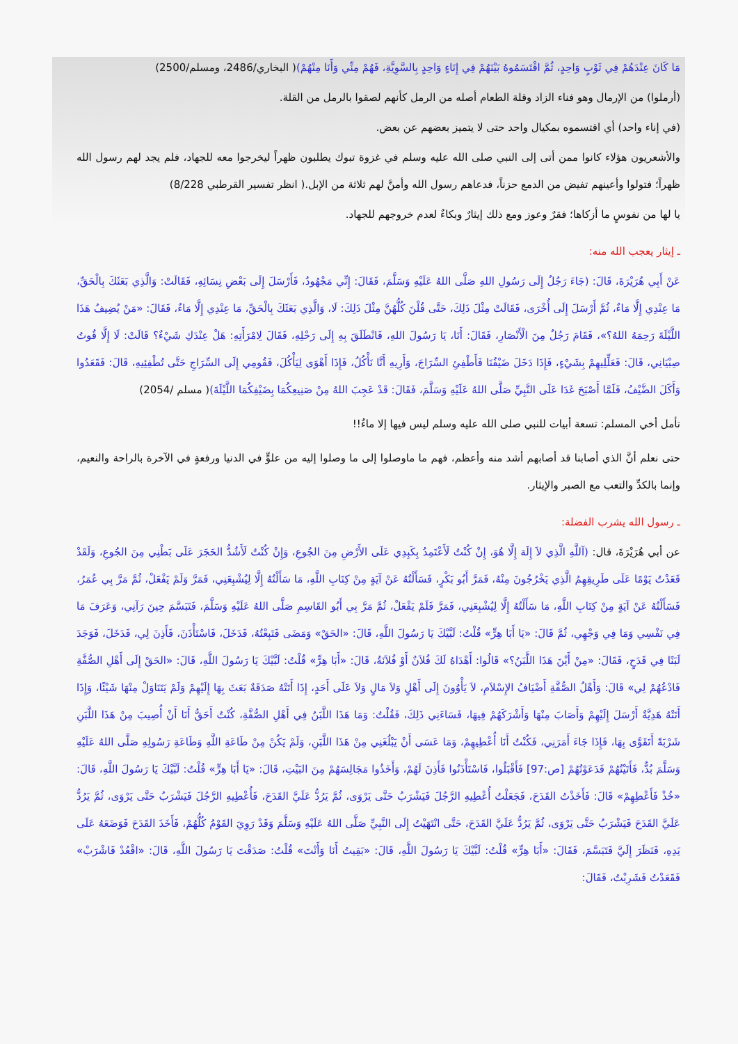مَا كَانَ عِنْدَهُمْ فِي ثَوْبٍ وَاحِدٍ، ثُمَّ اقْتَسَمُوهُ بَيْنَهُمْ فِي إِنَاءٍ وَاحِدٍ بِالسَّوِيَّةِ، فَهُمْ مِنِّي وَأَنَا مِنْهُمْ)( البخاري/2486، ومسلم/2500)
(أرملوا) من الإرمال وهو فناء الزاد وقلة الطعام أصله من الرمل كأنهم لصقوا بالرمل من القلة.
(في إناء واحد) أي اقتسموه بمكيال واحد حتى لا يتميز بعضهم عن بعض.
والأشعريون هؤلاء كانوا ممن أتى إلى النبي صلى الله عليه وسلم في غزوة تبوك يطلبون ظهراً ليخرجوا معه للجهاد، فلم يجد لهم رسول الله ظهراً؛ فتولوا وأعينهم تفيض من الدمع حزناً، فدعاهم رسول الله وأمنَّ لهم ثلاثة من الإبل.( انظر تفسير القرطبي 8/228)
يا لها من نفوسٍ ما أزكاها؛ فقرٌ وعوز ومع ذلك إيثارٌ وبكاءٌ لعدم خروجهم للجهاد.
ـ إيثار يعجب الله منه:
عَنْ أَبِي هُرَيْرَةَ، قَالَ: (جَاءَ رَجُلٌ إِلَى رَسُولِ اللهِ صَلَّى اللهُ عَلَيْهِ وَسَلَّمَ، فَقَالَ: إِنِّي مَجْهُودٌ، فَأَرْسَلَ إِلَى بَعْضِ نِسَائِهِ، فَقَالَتْ: وَالَّذِي بَعَثَكَ بِالْحَقِّ، مَا عِنْدِي إِلَّا مَاءٌ، ثُمَّ أَرْسَلَ إِلَى أُخْرَى، فَقَالَتْ مِثْلَ ذَلِكَ، حَتَّى قُلْنَ كُلُّهُنَّ مِثْلَ ذَلِكَ: لَا، وَالَّذِي بَعَثَكَ بِالْحَقِّ، مَا عِنْدِي إِلَّا مَاءٌ، فَقَالَ: «مَنْ يُضِيفُ هَذَا اللَّيْلَةَ رَحِمَهُ اللهُ؟»، فَقَامَ رَجُلٌ مِنَ الْأَنْصَارِ، فَقَالَ: أَنَا، يَا رَسُولَ اللهِ، فَانْطَلَقَ بِهِ إِلَى رَحْلِهِ، فَقَالَ لِامْرَأَتِهِ: هَلْ عِنْدَكِ شَيْءٌ؟ قَالَتْ: لَا إِلَّا قُوتُ صِبْيَانِي، قَالَ: فَعَلِّلِيهِمْ بِشَيْءٍ، فَإِذَا دَخَلَ ضَيْفُنَا فَأَطْفِئِ السِّرَاجَ، وَأَرِيهِ أَنَّا نَأْكُلُ، فَإِذَا أَهْوَى لِيَأْكُلَ، فَقُومِي إِلَى السِّرَاجِ حَتَّى تُطْفِئِيهِ، قَالَ: فَقَعَدُوا وَأَكَلَ الضَّيْفُ، فَلَمَّا أَصْبَحَ غَدَا عَلَى النَّبِيِّ صَلَّى اللهُ عَلَيْهِ وَسَلَّمَ، فَقَالَ: قَدْ عَجِبَ اللهُ مِنْ صَنِيعِكُمَا بِضَيْفِكُمَا اللَّيْلَةَ)( مسلم /2054)
تأمل أخي المسلم: تسعة أبيات للنبي صلى الله عليه وسلم ليس فيها إلا ماءٌ!!
حتى نعلم أنَّ الذي أصابنا قد أصابهم أشد منه وأعظم، فهم ما ماوصلوا إلى ما وصلوا إليه من علوٍّ في الدنيا ورفعةٍ في الآخرة بالراحة والنعيم، وإنما بالكدِّ والتعب مع الصبر والإيثار.
ـ رسول الله يشرب الفضلة:
عن أبي هُرَيْرَةَ، قال: (آللَّهِ الَّذِي لاَ إِلَهَ إِلَّا هُوَ، إِنْ كُنْتُ لَأَعْتَمِدُ بِكَبِدِي عَلَى الأَرْضِ مِنَ الجُوعِ، وَإِنْ كُنْتُ لَأَشُدُّ الحَجَرَ عَلَى بَطْنِي مِنَ الجُوعِ، وَلَقَدْ قَعَدْتُ يَوْمًا عَلَى طَرِيقِهِمُ الَّذِي يَخْرُجُونَ مِنْهُ، فَمَرَّ أَبُو بَكْرٍ، فَسَأَلْتُهُ عَنْ آيَةٍ مِنْ كِتَابِ اللَّهِ، مَا سَأَلْتُهُ إِلَّا لِيُشْبِعَنِي، فَمَرَّ وَلَمْ يَفْعَلْ، ثُمَّ مَرَّ بِي عُمَرُ، فَسَأَلْتُهُ عَنْ آيَةٍ مِنْ كِتَابِ اللَّهِ، مَا سَأَلْتُهُ إِلَّا لِيُشْبِعَنِي، فَمَرَّ فَلَمْ يَفْعَلْ، ثُمَّ مَرَّ بِي أَبُو القَاسِمِ صَلَّى اللهُ عَلَيْهِ وَسَلَّمَ، فَتَبَسَّمَ حِينَ رَآنِي، وَعَرَفَ مَا فِي نَفْسِي وَمَا فِي وَجْهِي، ثُمَّ قَالَ: «يَا أَبَا هِرٍّ» قُلْتُ: لَبَّيْكَ يَا رَسُولَ اللَّهِ، قَالَ: «الحَقْ» وَمَضَى فَتَبِعْتُهُ، فَدَخَلَ، فَاسْتَأْذَنَ، فَأَذِنَ لِي، فَدَخَلَ، فَوَجَدَ لَبَنًا فِي قَدَحٍ، فَقَالَ: «مِنْ أَيْنَ هَذَا اللَّبَنُ؟» قَالُوا: أَهْدَاهُ لَكَ فُلاَنٌ أَوْ فُلاَنَةُ، قَالَ: «أَبَا هِرٍّ» قُلْتُ: لَبَّيْكَ يَا رَسُولَ اللَّهِ، قَالَ: «الحَقْ إِلَى أَهْلِ الصُّفَّةِ فَادْعُهُمْ لِي» قَالَ: وَأَهْلُ الصُّفَّةِ أَضْيَافُ الإِسْلاَمِ، لاَ يَأْوُونَ إِلَى أَهْلٍ وَلاَ مَالٍ وَلاَ عَلَى أَحَدٍ، إِذَا أَتَتْهُ صَدَقَةٌ بَعَثَ بِهَا إِلَيْهِمْ وَلَمْ يَتَنَاوَلْ مِنْهَا شَيْئًا، وَإِذَا أَتَتْهُ هَدِيَّةٌ أَرْسَلَ إِلَيْهِمْ وَأَصَابَ مِنْهَا وَأَشْرَكَهُمْ فِيهَا، فَسَاءَنِي ذَلِكَ، فَقُلْتُ: وَمَا هَذَا اللَّبَنُ فِي أَهْلِ الصُّفَّةِ، كُنْتُ أَحَقُّ أَنَا أَنْ أُصِيبَ مِنْ هَذَا اللَّبَنِ شَرْبَةً أَتَقَوَّى بِهَا، فَإِذَا جَاءَ أَمَرَنِي، فَكُنْتُ أَنَا أُعْطِيهِمْ، وَمَا عَسَى أَنْ يَبْلُغَنِي مِنْ هَذَا اللَّبَنِ، وَلَمْ يَكُنْ مِنْ طَاعَةِ اللَّهِ وَطَاعَةِ رَسُولِهِ صَلَّى اللهُ عَلَيْهِ وَسَلَّمَ بُدٌّ، فَأَتَيْتُهُمْ فَدَعَوْتُهُمْ [ص:97] فَأَقْبَلُوا، فَاسْتَأْذَنُوا فَأَذِنَ لَهُمْ، وَأَخَذُوا مَجَالِسَهُمْ مِنَ البَيْتِ، قَالَ: «يَا أَبَا هِرٍّ» قُلْتُ: لَبَّيْكَ يَا رَسُولَ اللَّهِ، قَالَ: «خُذْ فَأَعْطِهِمْ» قَالَ: فَأَخَذْتُ القَدَحَ، فَجَعَلْتُ أُعْطِيهِ الرَّجُلَ فَيَشْرَبُ حَتَّى يَرْوَى، ثُمَّ يَرُدُّ عَلَيَّ القَدَحَ، فَأُعْطِيهِ الرَّجُلَ فَيَشْرَبُ حَتَّى يَرْوَى، ثُمَّ يَرُدُّ عَلَيَّ القَدَحَ فَيَشْرَبُ حَتَّى يَرْوَى، ثُمَّ يَرُدُّ عَلَيَّ القَدَحَ، حَتَّى انْتَهَيْتُ إِلَى النَّبِيِّ صَلَّى اللهُ عَلَيْهِ وَسَلَّمَ وَقَدْ رَوِيَ القَوْمُ كُلُّهُمْ، فَأَخَذَ القَدَحَ فَوَضَعَهُ عَلَى يَدِهِ، فَنَظَرَ إِلَيَّ فَتَبَسَّمَ، فَقَالَ: «أَبَا هِرٍّ» قُلْتُ: لَبَّيْكَ يَا رَسُولَ اللَّهِ، قَالَ: «بَقِيتُ أَنَا وَأَنْتَ» قُلْتُ: صَدَقْتَ يَا رَسُولَ اللَّهِ، قَالَ: «اقْعُدْ فَاشْرَبْ» فَقَعَدْتُ فَشَرِبْتُ، فَقَالَ: